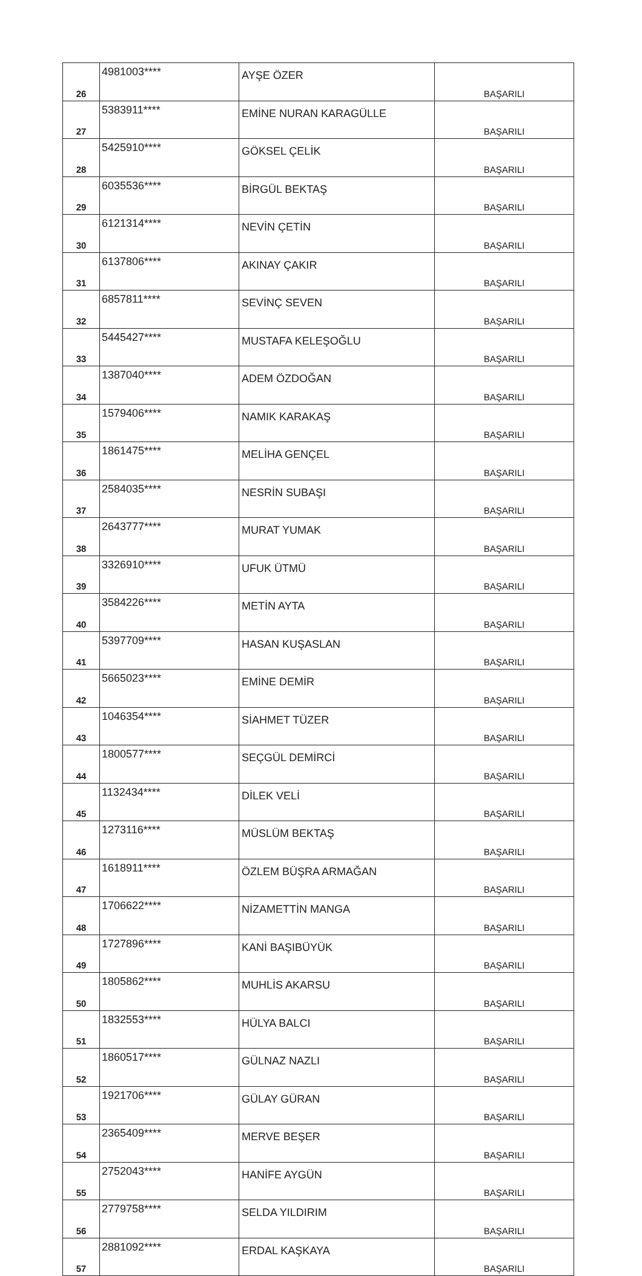| 26 | 4981003**** | AYŞE ÖZER | BAŞARILI |
| 27 | 5383911**** | EMİNE NURAN KARAGÜLLE | BAŞARILI |
| 28 | 5425910**** | GÖKSEL ÇELİK | BAŞARILI |
| 29 | 6035536**** | BİRGÜL BEKTAŞ | BAŞARILI |
| 30 | 6121314**** | NEVİN ÇETİN | BAŞARILI |
| 31 | 6137806**** | AKINAY ÇAKIR | BAŞARILI |
| 32 | 6857811**** | SEVİNÇ SEVEN | BAŞARILI |
| 33 | 5445427**** | MUSTAFA KELEŞOĞLU | BAŞARILI |
| 34 | 1387040**** | ADEM ÖZDOĞAN | BAŞARILI |
| 35 | 1579406**** | NAMIK KARAKAŞ | BAŞARILI |
| 36 | 1861475**** | MELİHA GENÇEL | BAŞARILI |
| 37 | 2584035**** | NESRİN SUBAŞI | BAŞARILI |
| 38 | 2643777**** | MURAT YUMAK | BAŞARILI |
| 39 | 3326910**** | UFUK ÜTMÜ | BAŞARILI |
| 40 | 3584226**** | METİN AYTA | BAŞARILI |
| 41 | 5397709**** | HASAN KUŞASLAN | BAŞARILI |
| 42 | 5665023**** | EMİNE DEMİR | BAŞARILI |
| 43 | 1046354**** | SİAHMET TÜZER | BAŞARILI |
| 44 | 1800577**** | SEÇGÜL DEMİRCİ | BAŞARILI |
| 45 | 1132434**** | DİLEK VELİ | BAŞARILI |
| 46 | 1273116**** | MÜSLÜM BEKTAŞ | BAŞARILI |
| 47 | 1618911**** | ÖZLEM BÜŞRA ARMAĞAN | BAŞARILI |
| 48 | 1706622**** | NİZAMETTİN MANGA | BAŞARILI |
| 49 | 1727896**** | KANİ BAŞIBÜYÜK | BAŞARILI |
| 50 | 1805862**** | MUHLİS AKARSU | BAŞARILI |
| 51 | 1832553**** | HÜLYA BALCI | BAŞARILI |
| 52 | 1860517**** | GÜLNAZ NAZLI | BAŞARILI |
| 53 | 1921706**** | GÜLAY GÜRAN | BAŞARILI |
| 54 | 2365409**** | MERVE BEŞER | BAŞARILI |
| 55 | 2752043**** | HANİFE AYGÜN | BAŞARILI |
| 56 | 2779758**** | SELDA YILDIRIM | BAŞARILI |
| 57 | 2881092**** | ERDAL KAŞKAYA | BAŞARILI |